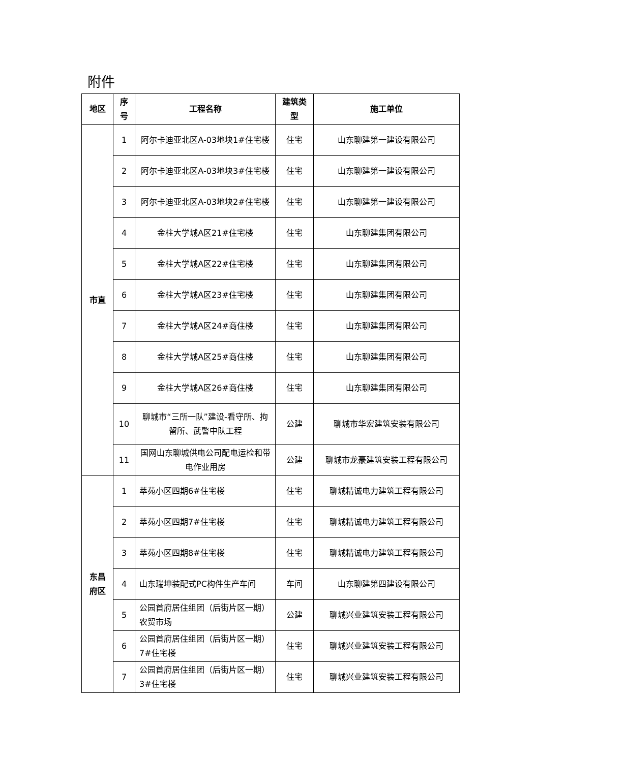附件
| 地区 | 序号 | 工程名称 | 建筑类型 | 施工单位 |
| --- | --- | --- | --- | --- |
| 市直 | 1 | 阿尔卡迪亚北区A-03地块1#住宅楼 | 住宅 | 山东聊建第一建设有限公司 |
| | 2 | 阿尔卡迪亚北区A-03地块3#住宅楼 | 住宅 | 山东聊建第一建设有限公司 |
| | 3 | 阿尔卡迪亚北区A-03地块2#住宅楼 | 住宅 | 山东聊建第一建设有限公司 |
| | 4 | 金柱大学城A区21#住宅楼 | 住宅 | 山东聊建集团有限公司 |
| | 5 | 金柱大学城A区22#住宅楼 | 住宅 | 山东聊建集团有限公司 |
| | 6 | 金柱大学城A区23#住宅楼 | 住宅 | 山东聊建集团有限公司 |
| | 7 | 金柱大学城A区24#商住楼 | 住宅 | 山东聊建集团有限公司 |
| | 8 | 金柱大学城A区25#商住楼 | 住宅 | 山东聊建集团有限公司 |
| | 9 | 金柱大学城A区26#商住楼 | 住宅 | 山东聊建集团有限公司 |
| | 10 | 聊城市“三所一队”建设-看守所、拘留所、武警中队工程 | 公建 | 聊城市华宏建筑安装有限公司 |
| | 11 | 国网山东聊城供电公司配电运检和带电作业用房 | 公建 | 聊城市龙豪建筑安装工程有限公司 |
| 东昌府区 | 1 | 萃苑小区四期6#住宅楼 | 住宅 | 聊城精诚电力建筑工程有限公司 |
| | 2 | 萃苑小区四期7#住宅楼 | 住宅 | 聊城精诚电力建筑工程有限公司 |
| | 3 | 萃苑小区四期8#住宅楼 | 住宅 | 聊城精诚电力建筑工程有限公司 |
| | 4 | 山东瑞坤装配式PC构件生产车间 | 车间 | 山东聊建第四建设有限公司 |
| | 5 | 公园首府居住组团（后街片区一期）农贸市场 | 公建 | 聊城兴业建筑安装工程有限公司 |
| | 6 | 公园首府居住组团（后街片区一期）7#住宅楼 | 住宅 | 聊城兴业建筑安装工程有限公司 |
| | 7 | 公园首府居住组团（后街片区一期）3#住宅楼 | 住宅 | 聊城兴业建筑安装工程有限公司 |